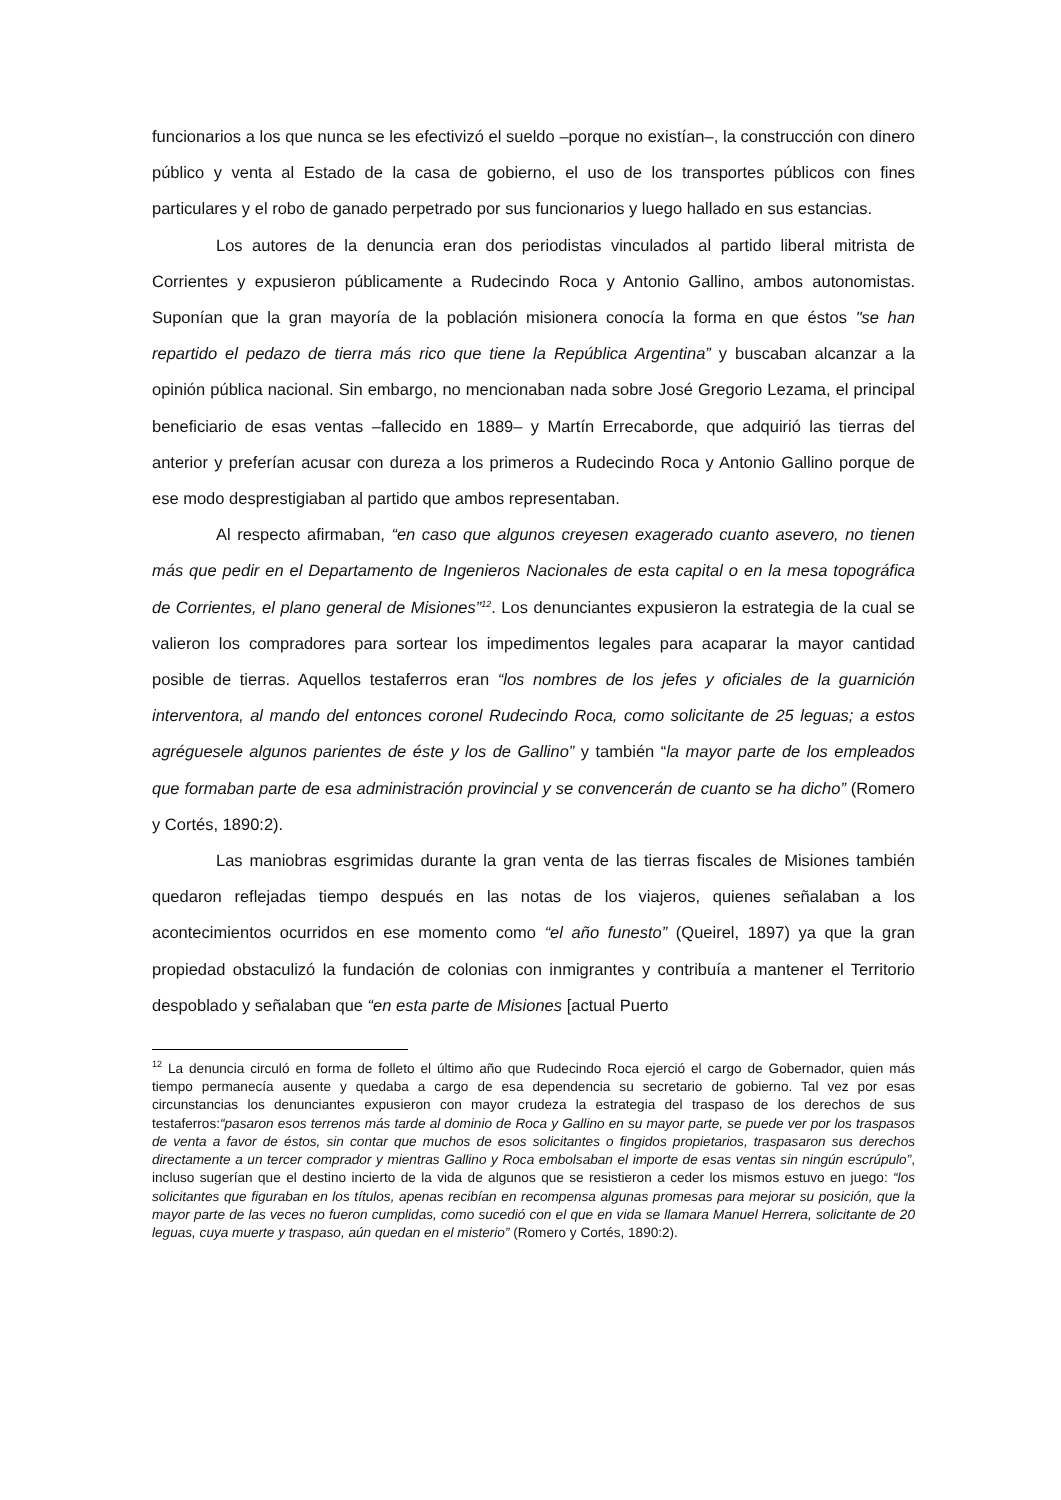funcionarios a los que nunca se les efectivizó el sueldo –porque no existían–, la construcción con dinero público y venta al Estado de la casa de gobierno, el uso de los transportes públicos con fines particulares y el robo de ganado perpetrado por sus funcionarios y luego hallado en sus estancias.
Los autores de la denuncia eran dos periodistas vinculados al partido liberal mitrista de Corrientes y expusieron públicamente a Rudecindo Roca y Antonio Gallino, ambos autonomistas. Suponían que la gran mayoría de la población misionera conocía la forma en que éstos "se han repartido el pedazo de tierra más rico que tiene la República Argentina” y buscaban alcanzar a la opinión pública nacional. Sin embargo, no mencionaban nada sobre José Gregorio Lezama, el principal beneficiario de esas ventas –fallecido en 1889– y Martín Errecaborde, que adquirió las tierras del anterior y preferían acusar con dureza a los primeros a Rudecindo Roca y Antonio Gallino porque de ese modo desprestigiaban al partido que ambos representaban.
Al respecto afirmaban, “en caso que algunos creyesen exagerado cuanto asevero, no tienen más que pedir en el Departamento de Ingenieros Nacionales de esta capital o en la mesa topográfica de Corrientes, el plano general de Misiones”<sup>12</sup>. Los denunciantes expusieron la estrategia de la cual se valieron los compradores para sortear los impedimentos legales para acaparar la mayor cantidad posible de tierras. Aquellos testaferros eran “los nombres de los jefes y oficiales de la guarnición interventora, al mando del entonces coronel Rudecindo Roca, como solicitante de 25 leguas; a estos agréguesele algunos parientes de éste y los de Gallino” y también “la mayor parte de los empleados que formaban parte de esa administración provincial y se convencerán de cuanto se ha dicho” (Romero y Cortés, 1890:2).
Las maniobras esgrimidas durante la gran venta de las tierras fiscales de Misiones también quedaron reflejadas tiempo después en las notas de los viajeros, quienes señalaban a los acontecimientos ocurridos en ese momento como “el año funesto” (Queirel, 1897) ya que la gran propiedad obstaculizó la fundación de colonias con inmigrantes y contribuía a mantener el Territorio despoblado y señalaban que “en esta parte de Misiones [actual Puerto
<sup>12</sup> La denuncia circuló en forma de folleto el último año que Rudecindo Roca ejerció el cargo de Gobernador, quien más tiempo permanecía ausente y quedaba a cargo de esa dependencia su secretario de gobierno. Tal vez por esas circunstancias los denunciantes expusieron con mayor crudeza la estrategia del traspaso de los derechos de sus testaferros:“pasaron esos terrenos más tarde al dominio de Roca y Gallino en su mayor parte, se puede ver por los traspasos de venta a favor de éstos, sin contar que muchos de esos solicitantes o fingidos propietarios, traspasaron sus derechos directamente a un tercer comprador y mientras Gallino y Roca embolsaban el importe de esas ventas sin ningún escrúpulo”, incluso sugerían que el destino incierto de la vida de algunos que se resistieron a ceder los mismos estuvo en juego: “los solicitantes que figuraban en los títulos, apenas recibían en recompensa algunas promesas para mejorar su posición, que la mayor parte de las veces no fueron cumplidas, como sucedió con el que en vida se llamara Manuel Herrera, solicitante de 20 leguas, cuya muerte y traspaso, aún quedan en el misterio” (Romero y Cortés, 1890:2).